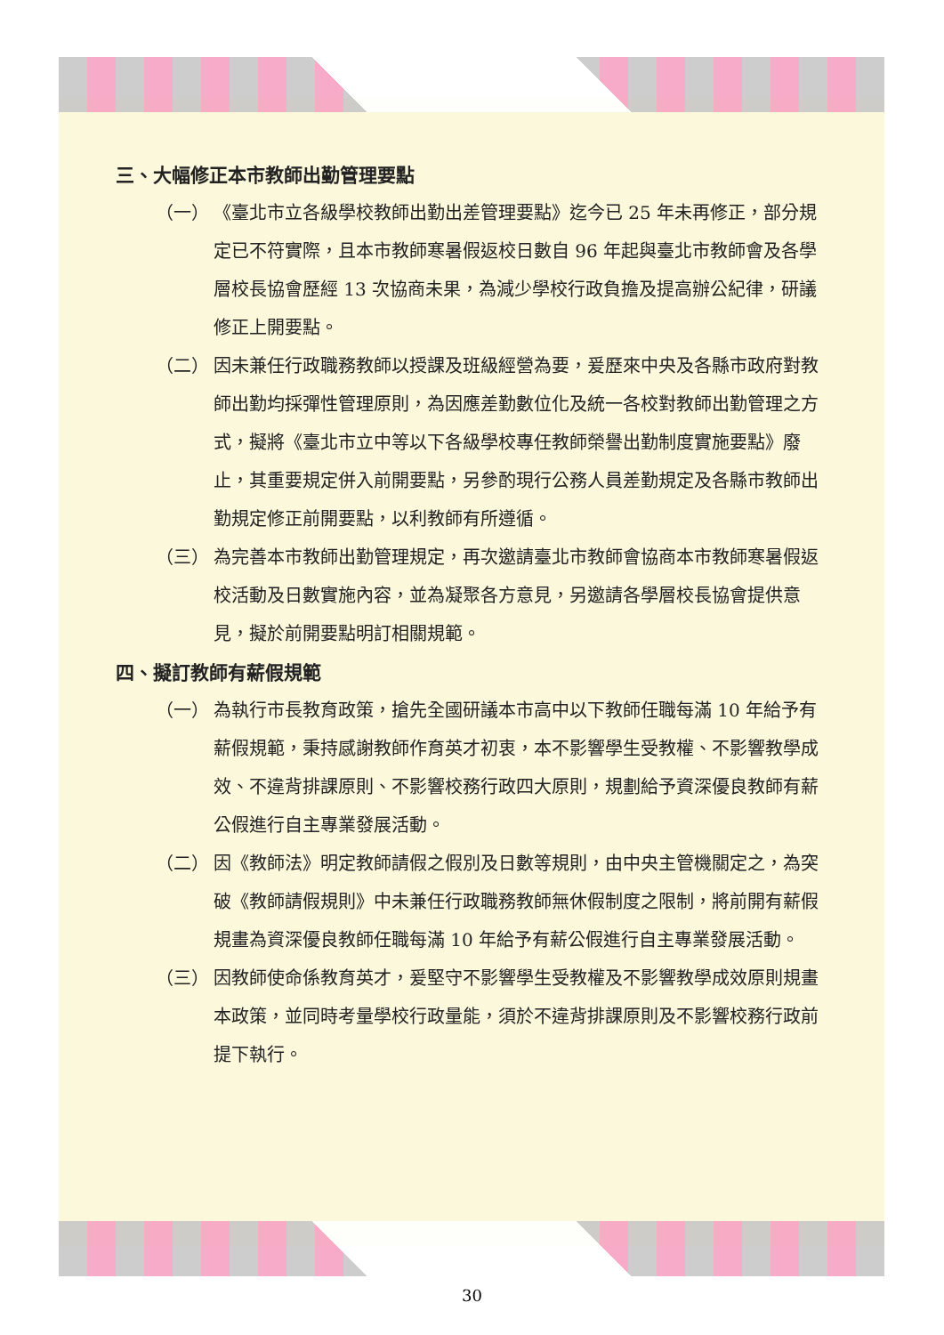三、大幅修正本市教師出勤管理要點
（一） 《臺北市立各級學校教師出勤出差管理要點》迄今已 25 年未再修正，部分規定已不符實際，且本市教師寒暑假返校日數自 96 年起與臺北市教師會及各學層校長協會歷經 13 次協商未果，為減少學校行政負擔及提高辦公紀律，研議修正上開要點。
（二） 因未兼任行政職務教師以授課及班級經營為要，爰歷來中央及各縣市政府對教師出勤均採彈性管理原則，為因應差勤數位化及統一各校對教師出勤管理之方式，擬將《臺北市立中等以下各級學校專任教師榮譽出勤制度實施要點》廢止，其重要規定併入前開要點，另參酌現行公務人員差勤規定及各縣市教師出勤規定修正前開要點，以利教師有所遵循。
（三） 為完善本市教師出勤管理規定，再次邀請臺北市教師會協商本市教師寒暑假返校活動及日數實施內容，並為凝聚各方意見，另邀請各學層校長協會提供意見，擬於前開要點明訂相關規範。
四、擬訂教師有薪假規範
（一） 為執行市長教育政策，搶先全國研議本市高中以下教師任職每滿 10 年給予有薪假規範，秉持感謝教師作育英才初衷，本不影響學生受教權、不影響教學成效、不違背排課原則、不影響校務行政四大原則，規劃給予資深優良教師有薪公假進行自主專業發展活動。
（二） 因《教師法》明定教師請假之假別及日數等規則，由中央主管機關定之，為突破《教師請假規則》中未兼任行政職務教師無休假制度之限制，將前開有薪假規畫為資深優良教師任職每滿 10 年給予有薪公假進行自主專業發展活動。
（三） 因教師使命係教育英才，爰堅守不影響學生受教權及不影響教學成效原則規畫本政策，並同時考量學校行政量能，須於不違背排課原則及不影響校務行政前提下執行。
30